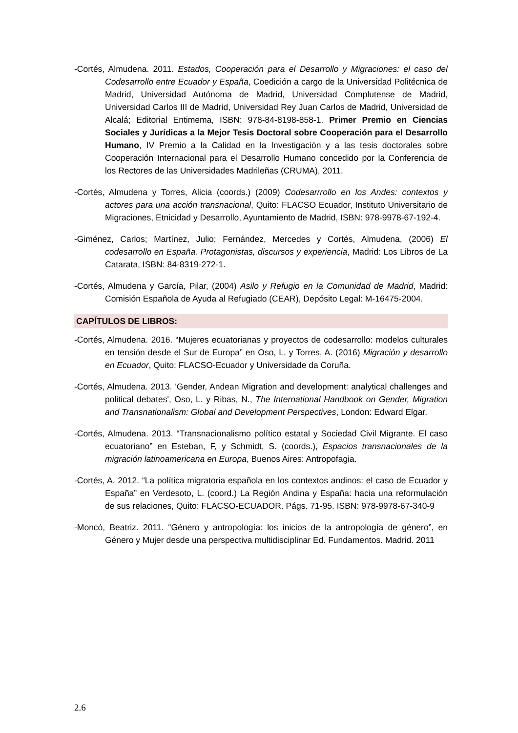-Cortés, Almudena. 2011. Estados, Cooperación para el Desarrollo y Migraciones: el caso del Codesarrollo entre Ecuador y España, Coedición a cargo de la Universidad Politécnica de Madrid, Universidad Autónoma de Madrid, Universidad Complutense de Madrid, Universidad Carlos III de Madrid, Universidad Rey Juan Carlos de Madrid, Universidad de Alcalá; Editorial Entimema, ISBN: 978-84-8198-858-1. Primer Premio en Ciencias Sociales y Jurídicas a la Mejor Tesis Doctoral sobre Cooperación para el Desarrollo Humano, IV Premio a la Calidad en la Investigación y a las tesis doctorales sobre Cooperación Internacional para el Desarrollo Humano concedido por la Conferencia de los Rectores de las Universidades Madrileñas (CRUMA), 2011.
-Cortés, Almudena y Torres, Alicia (coords.) (2009) Codesarrrollo en los Andes: contextos y actores para una acción transnacional, Quito: FLACSO Ecuador, Instituto Universitario de Migraciones, Etnicidad y Desarrollo, Ayuntamiento de Madrid, ISBN: 978-9978-67-192-4.
-Giménez, Carlos; Martínez, Julio; Fernández, Mercedes y Cortés, Almudena, (2006) El codesarrollo en España. Protagonistas, discursos y experiencia, Madrid: Los Libros de La Catarata, ISBN: 84-8319-272-1.
-Cortés, Almudena y García, Pilar, (2004) Asilo y Refugio en la Comunidad de Madrid, Madrid: Comisión Española de Ayuda al Refugiado (CEAR), Depósito Legal: M-16475-2004.
CAPÍTULOS DE LIBROS:
-Cortés, Almudena. 2016. “Mujeres ecuatorianas y proyectos de codesarrollo: modelos culturales en tensión desde el Sur de Europa” en Oso, L. y Torres, A. (2016) Migración y desarrollo en Ecuador, Quito: FLACSO-Ecuador y Universidade da Coruña.
-Cortés, Almudena. 2013. 'Gender, Andean Migration and development: analytical challenges and political debates', Oso, L. y Ribas, N., The International Handbook on Gender, Migration and Transnationalism: Global and Development Perspectives, London: Edward Elgar.
-Cortés, Almudena. 2013. “Transnacionalismo político estatal y Sociedad Civil Migrante. El caso ecuatoriano” en Esteban, F, y Schmidt, S. (coords.), Espacios transnacionales de la migración latinoamericana en Europa, Buenos Aires: Antropofagia.
-Cortés, A. 2012. “La política migratoria española en los contextos andinos: el caso de Ecuador y España” en Verdesoto, L. (coord.) La Región Andina y España: hacia una reformulación de sus relaciones, Quito: FLACSO-ECUADOR. Págs. 71-95. ISBN: 978-9978-67-340-9
-Moncó, Beatriz. 2011. “Género y antropología: los inicios de la antropología de género”, en Género y Mujer desde una perspectiva multidisciplinar Ed. Fundamentos. Madrid. 2011
2.6